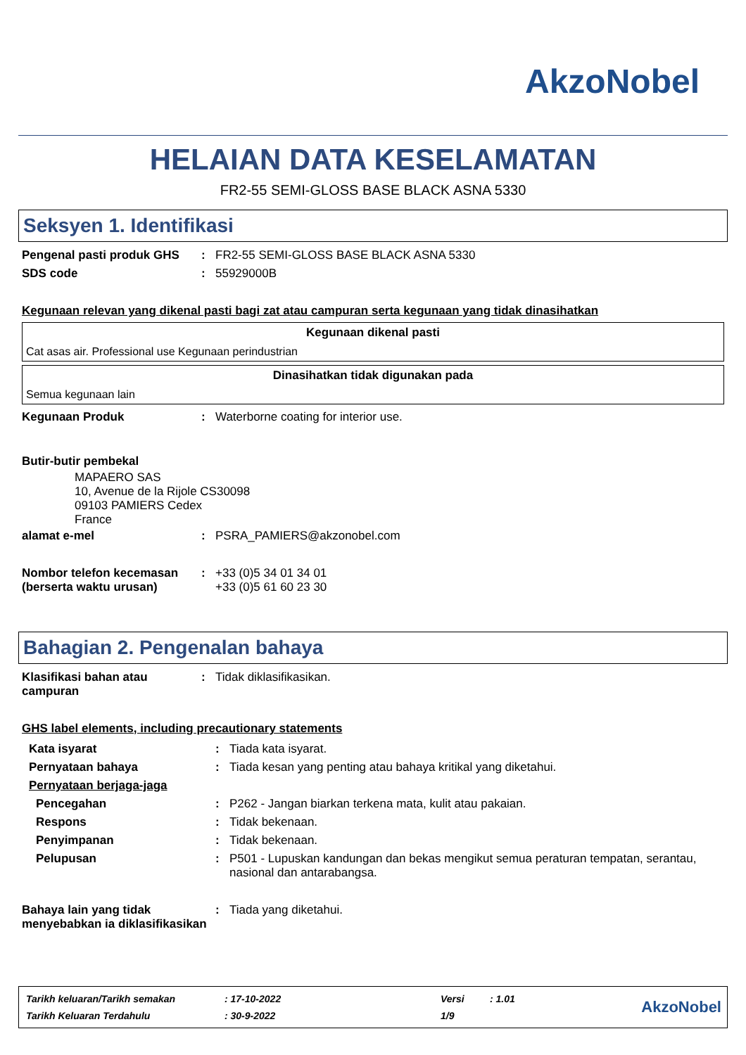AkzoNobel
HELAIAN DATA KESELAMATAN
FR2-55 SEMI-GLOSS BASE BLACK ASNA 5330
Seksyen 1. Identifikasi
| Pengenal pasti produk GHS | : | FR2-55 SEMI-GLOSS BASE BLACK ASNA 5330 |
| SDS code | : | 55929000B |
Kegunaan relevan yang dikenal pasti bagi zat atau campuran serta kegunaan yang tidak dinasihatkan
Kegunaan dikenal pasti
Cat asas air. Professional use Kegunaan perindustrian
Dinasihatkan tidak digunakan pada
Semua kegunaan lain
| Kegunaan Produk | : | Waterborne coating for interior use. |
| Butir-butir pembekal | | |
MAPAERO SAS
10, Avenue de la Rijole CS30098
09103 PAMIERS Cedex
France
| alamat e-mel | : | PSRA_PAMIERS@akzonobel.com |
| Nombor telefon kecemasan (berserta waktu urusan) | : | +33 (0)5 34 01 34 01 +33 (0)5 61 60 23 30 |
Bahagian 2. Pengenalan bahaya
| Klasifikasi bahan atau campuran | : | Tidak diklasifikasikan. |
GHS label elements, including precautionary statements
| Kata isyarat | : | Tiada kata isyarat. |
| Pernyataan bahaya | : | Tiada kesan yang penting atau bahaya kritikal yang diketahui. |
| Pernyataan berjaga-jaga | | |
| Pencegahan | : | P262 - Jangan biarkan terkena mata, kulit atau pakaian. |
| Respons | : | Tidak bekenaan. |
| Penyimpanan | : | Tidak bekenaan. |
| Pelupusan | : | P501 - Lupuskan kandungan dan bekas mengikut semua peraturan tempatan, serantau, nasional dan antarabangsa. |
| Bahaya lain yang tidak menyebabkan ia diklasifikasikan | : | Tiada yang diketahui. |
| Tarikh keluaran/Tarikh semakan | : 17-10-2022 | Versi | : 1.01 |
| Tarikh Keluaran Terdahulu | : 30-9-2022 | 1/9 | |
AkzoNobel